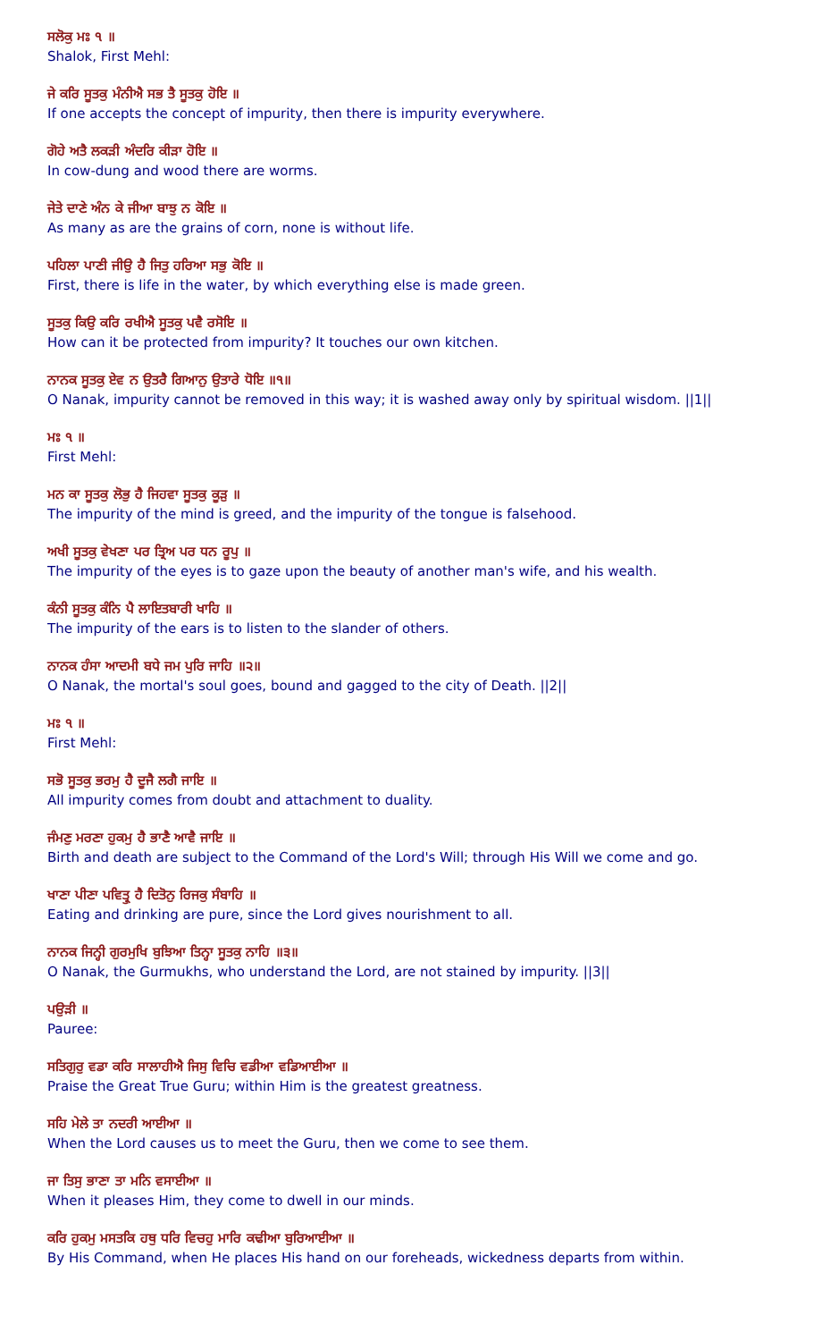ਸਲੋਕੁ ਮਃ ੧ ॥
Shalok, First Mehl:
ਜੇ ਕਰਿ ਸੂਤਕੁ ਮੰਨੀਐ ਸਭ ਤੈ ਸੂਤਕੁ ਹੋਇ ॥
If one accepts the concept of impurity, then there is impurity everywhere.
ਗੋਹੇ ਅਤੈ ਲਕੜੀ ਅੰਦਰਿ ਕੀੜਾ ਹੋਇ ॥
In cow-dung and wood there are worms.
ਜੇਤੇ ਦਾਣੇ ਅੰਨ ਕੇ ਜੀਆ ਬਾਝੁ ਨ ਕੋਇ ॥
As many as are the grains of corn, none is without life.
ਪਹਿਲਾ ਪਾਣੀ ਜੀਉ ਹੈ ਜਿਤੁ ਹਰਿਆ ਸਭੁ ਕੋਇ ॥
First, there is life in the water, by which everything else is made green.
ਸੂਤਕੁ ਕਿਉ ਕਰਿ ਰਖੀਐ ਸੂਤਕੁ ਪਵੈ ਰਸੋਇ ॥
How can it be protected from impurity? It touches our own kitchen.
ਨਾਨਕ ਸੂਤਕੁ ਏਵ ਨ ਉਤਰੈ ਗਿਆਨੁ ਉਤਾਰੇ ਧੋਇ ॥੧॥
O Nanak, impurity cannot be removed in this way; it is washed away only by spiritual wisdom. ||1||
ਮਃ ੧ ॥
First Mehl:
ਮਨ ਕਾ ਸੂਤਕੁ ਲੋਭੁ ਹੈ ਜਿਹਵਾ ਸੂਤਕੁ ਕੂੜੁ ॥
The impurity of the mind is greed, and the impurity of the tongue is falsehood.
ਅਖੀ ਸੂਤਕੁ ਵੇਖਣਾ ਪਰ ਤ੍ਰਿਅ ਪਰ ਧਨ ਰੂਪੁ ॥
The impurity of the eyes is to gaze upon the beauty of another man's wife, and his wealth.
ਕੰਨੀ ਸੂਤਕੁ ਕੰਨਿ ਪੈ ਲਾਇਤਬਾਰੀ ਖਾਹਿ ॥
The impurity of the ears is to listen to the slander of others.
ਨਾਨਕ ਹੰਸਾ ਆਦਮੀ ਬਧੇ ਜਮ ਪੁਰਿ ਜਾਹਿ ॥੨॥
O Nanak, the mortal's soul goes, bound and gagged to the city of Death. ||2||
ਮਃ ੧ ॥
First Mehl:
ਸਭੋ ਸੂਤਕੁ ਭਰਮੁ ਹੈ ਦੂਜੈ ਲਗੈ ਜਾਇ ॥
All impurity comes from doubt and attachment to duality.
ਜੰਮਣੁ ਮਰਣਾ ਹੁਕਮੁ ਹੈ ਭਾਣੈ ਆਵੈ ਜਾਇ ॥
Birth and death are subject to the Command of the Lord's Will; through His Will we come and go.
ਖਾਣਾ ਪੀਣਾ ਪਵਿਤ੍ਰੁ ਹੈ ਦਿਤੋਨੁ ਰਿਜਕੁ ਸੰਬਾਹਿ ॥
Eating and drinking are pure, since the Lord gives nourishment to all.
ਨਾਨਕ ਜਿਨ੍ਹੀ ਗੁਰਮੁਖਿ ਬੁਝਿਆ ਤਿਨ੍ਹਾ ਸੂਤਕੁ ਨਾਹਿ ॥੩॥
O Nanak, the Gurmukhs, who understand the Lord, are not stained by impurity. ||3||
ਪਉੜੀ ॥
Pauree:
ਸਤਿਗੁਰੁ ਵਡਾ ਕਰਿ ਸਾਲਾਹੀਐ ਜਿਸੁ ਵਿਚਿ ਵਡੀਆ ਵਡਿਆਈਆ ॥
Praise the Great True Guru; within Him is the greatest greatness.
ਸਹਿ ਮੇਲੇ ਤਾ ਨਦਰੀ ਆਈਆ ॥
When the Lord causes us to meet the Guru, then we come to see them.
ਜਾ ਤਿਸੁ ਭਾਣਾ ਤਾ ਮਨਿ ਵਸਾਈਆ ॥
When it pleases Him, they come to dwell in our minds.
ਕਰਿ ਹੁਕਮੁ ਮਸਤਕਿ ਹਥੁ ਧਰਿ ਵਿਚਹੁ ਮਾਰਿ ਕਢੀਆ ਬੁਰਿਆਈਆ ॥
By His Command, when He places His hand on our foreheads, wickedness departs from within.